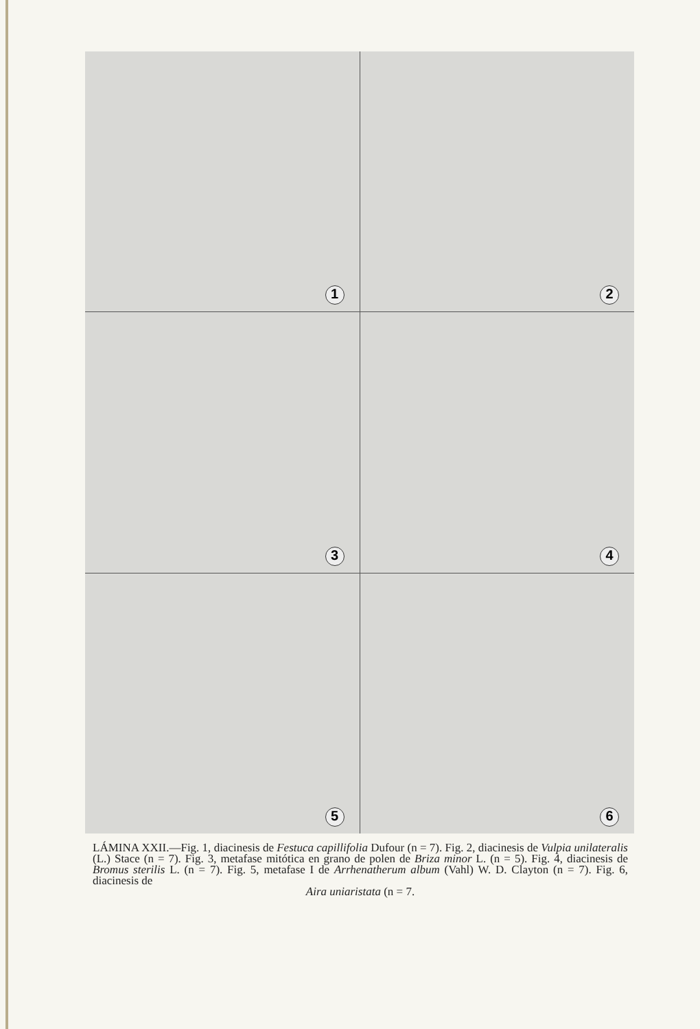1
2
3
4
5
6
LÁMINA XXII.—Fig. 1, diacinesis de Festuca capillifolia Dufour (n = 7). Fig. 2, diacinesis de Vulpia unilateralis (L.) Stace (n = 7). Fig. 3, metafase mitótica en grano de polen de Briza minor L. (n = 5). Fig. 4, diacinesis de Bromus sterilis L. (n = 7). Fig. 5, metafase I de Arrhenatherum album (Vahl) W. D. Clayton (n = 7). Fig. 6, diacinesis de
Aira uniaristata (n = 7.